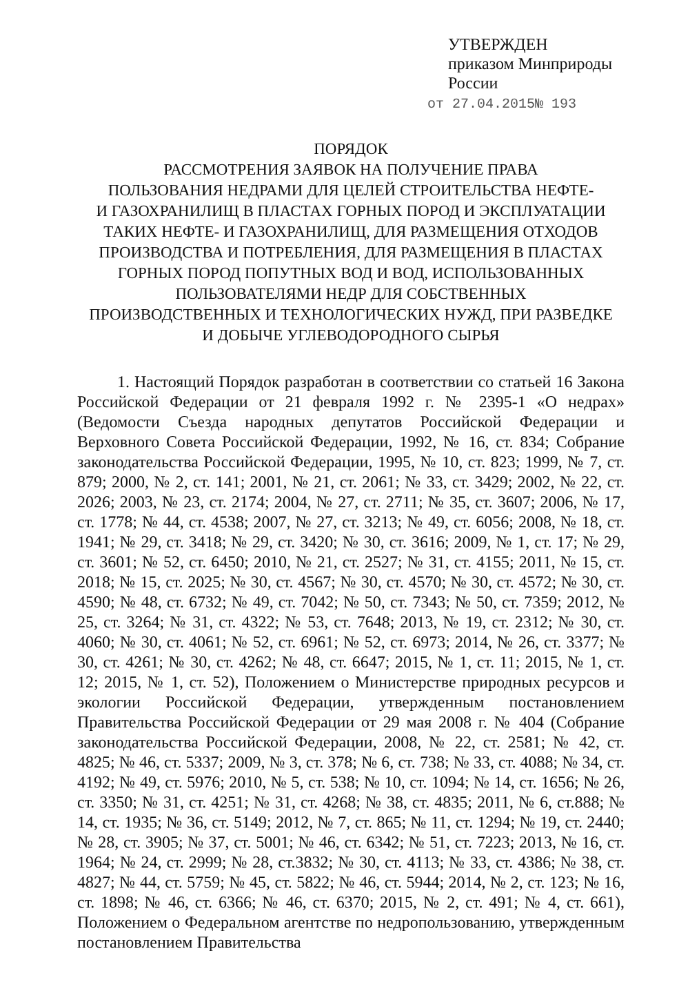УТВЕРЖДЕН
приказом Минприроды
России
от 27.04.2015№ 193
ПОРЯДОК
РАССМОТРЕНИЯ ЗАЯВОК НА ПОЛУЧЕНИЕ ПРАВА
ПОЛЬЗОВАНИЯ НЕДРАМИ ДЛЯ ЦЕЛЕЙ СТРОИТЕЛЬСТВА НЕФТЕ-
И ГАЗОХРАНИЛИЩ В ПЛАСТАХ ГОРНЫХ ПОРОД И ЭКСПЛУАТАЦИИ
ТАКИХ НЕФТЕ- И ГАЗОХРАНИЛИЩ, ДЛЯ РАЗМЕЩЕНИЯ ОТХОДОВ
ПРОИЗВОДСТВА И ПОТРЕБЛЕНИЯ, ДЛЯ РАЗМЕЩЕНИЯ В ПЛАСТАХ
ГОРНЫХ ПОРОД ПОПУТНЫХ ВОД И ВОД, ИСПОЛЬЗОВАННЫХ
ПОЛЬЗОВАТЕЛЯМИ НЕДР ДЛЯ СОБСТВЕННЫХ
ПРОИЗВОДСТВЕННЫХ И ТЕХНОЛОГИЧЕСКИХ НУЖД, ПРИ РАЗВЕДКЕ
И ДОБЫЧЕ УГЛЕВОДОРОДНОГО СЫРЬЯ
1. Настоящий Порядок разработан в соответствии со статьей 16 Закона Российской Федерации от 21 февраля 1992 г. № 2395-1 «О недрах» (Ведомости Съезда народных депутатов Российской Федерации и Верховного Совета Российской Федерации, 1992, № 16, ст. 834; Собрание законодательства Российской Федерации, 1995, № 10, ст. 823; 1999, № 7, ст. 879; 2000, № 2, ст. 141; 2001, № 21, ст. 2061; № 33, ст. 3429; 2002, № 22, ст. 2026; 2003, № 23, ст. 2174; 2004, № 27, ст. 2711; № 35, ст. 3607; 2006, № 17, ст. 1778; № 44, ст. 4538; 2007, № 27, ст. 3213; № 49, ст. 6056; 2008, № 18, ст. 1941; № 29, ст. 3418; № 29, ст. 3420; № 30, ст. 3616; 2009, № 1, ст. 17; № 29, ст. 3601; № 52, ст. 6450; 2010, № 21, ст. 2527; № 31, ст. 4155; 2011, № 15, ст. 2018; № 15, ст. 2025; № 30, ст. 4567; № 30, ст. 4570; № 30, ст. 4572; № 30, ст. 4590; № 48, ст. 6732; № 49, ст. 7042; № 50, ст. 7343; № 50, ст. 7359; 2012, № 25, ст. 3264; № 31, ст. 4322; № 53, ст. 7648; 2013, № 19, ст. 2312; № 30, ст. 4060; № 30, ст. 4061; № 52, ст. 6961; № 52, ст. 6973; 2014, № 26, ст. 3377; № 30, ст. 4261; № 30, ст. 4262; № 48, ст. 6647; 2015, № 1, ст. 11; 2015, № 1, ст. 12; 2015, № 1, ст. 52), Положением о Министерстве природных ресурсов и экологии Российской Федерации, утвержденным постановлением Правительства Российской Федерации от 29 мая 2008 г. № 404 (Собрание законодательства Российской Федерации, 2008, № 22, ст. 2581; № 42, ст. 4825; № 46, ст. 5337; 2009, № 3, ст. 378; № 6, ст. 738; № 33, ст. 4088; № 34, ст. 4192; № 49, ст. 5976; 2010, № 5, ст. 538; № 10, ст. 1094; № 14, ст. 1656; № 26, ст. 3350; № 31, ст. 4251; № 31, ст. 4268; № 38, ст. 4835; 2011, № 6, ст.888; № 14, ст. 1935; № 36, ст. 5149; 2012, № 7, ст. 865; № 11, ст. 1294; № 19, ст. 2440; № 28, ст. 3905; № 37, ст. 5001; № 46, ст. 6342; № 51, ст. 7223; 2013, № 16, ст. 1964; № 24, ст. 2999; № 28, ст.3832; № 30, ст. 4113; № 33, ст. 4386; № 38, ст. 4827; № 44, ст. 5759; № 45, ст. 5822; № 46, ст. 5944; 2014, № 2, ст. 123; № 16, ст. 1898; № 46, ст. 6366; № 46, ст. 6370; 2015, № 2, ст. 491; № 4, ст. 661), Положением о Федеральном агентстве по недропользованию, утвержденным постановлением Правительства